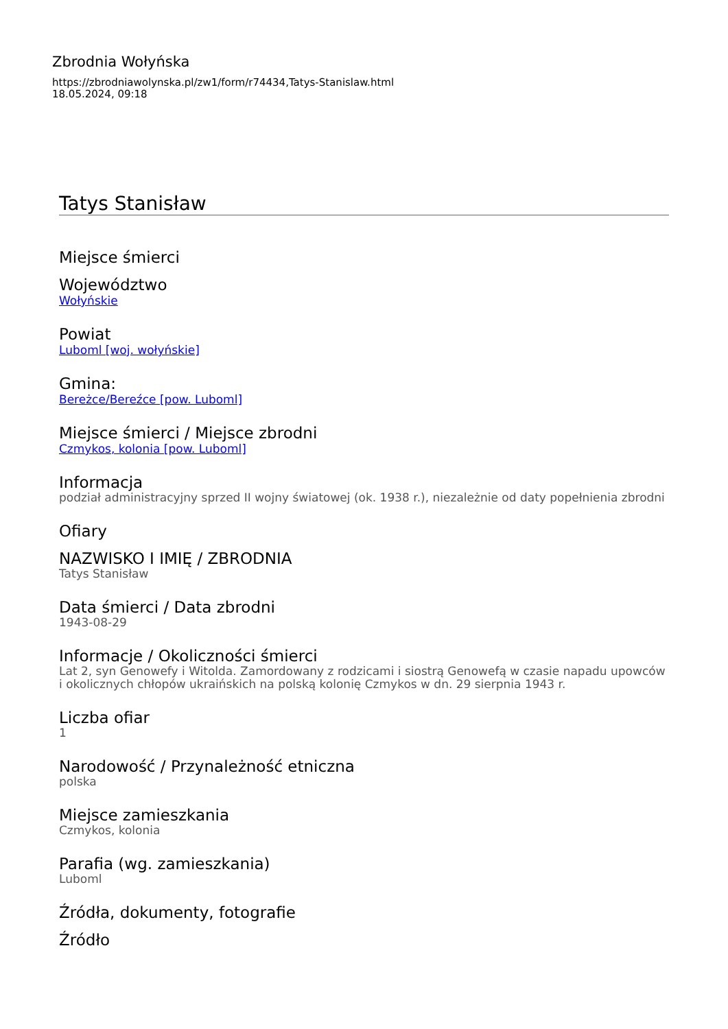Zbrodnia Wołyńska
https://zbrodniawolynska.pl/zw1/form/r74434,Tatys-Stanislaw.html
18.05.2024, 09:18
Tatys Stanisław
Miejsce śmierci
Województwo
Wołyńskie
Powiat
Luboml [woj. wołyńskie]
Gmina:
Bereżce/Bereźce [pow. Luboml]
Miejsce śmierci / Miejsce zbrodni
Czmykos, kolonia [pow. Luboml]
Informacja
podział administracyjny sprzed II wojny światowej (ok. 1938 r.), niezależnie od daty popełnienia zbrodni
Ofiary
NAZWISKO I IMIĘ / ZBRODNIA
Tatys Stanisław
Data śmierci / Data zbrodni
1943-08-29
Informacje / Okoliczności śmierci
Lat 2, syn Genowefy i Witolda. Zamordowany z rodzicami i siostrą Genowefą w czasie napadu upowców i okolicznych chłopów ukraińskich na polską kolonię Czmykos w dn. 29 sierpnia 1943 r.
Liczba ofiar
1
Narodowość / Przynależność etniczna
polska
Miejsce zamieszkania
Czmykos, kolonia
Parafia (wg. zamieszkania)
Luboml
Źródła, dokumenty, fotografie
Źródło